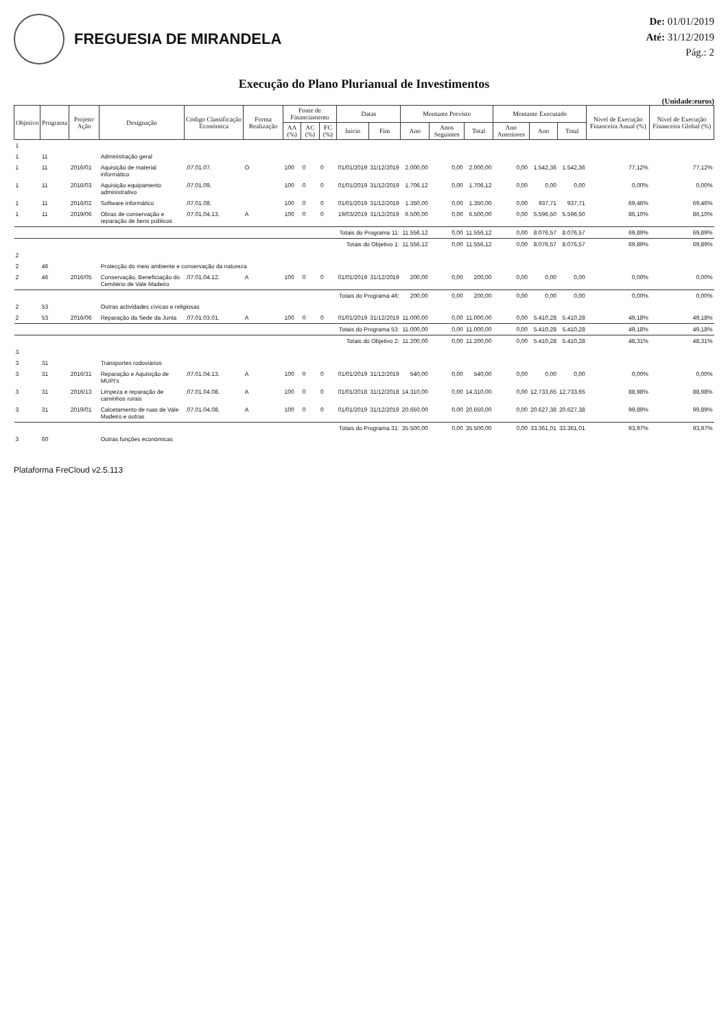FREGUESIA DE MIRANDELA
De: 01/01/2019
Até: 31/12/2019
Pág.: 2
Execução do Plano Plurianual de Investimentos
(Unidade:euros)
| Objetivo | Programa | Projeto/ Ação | Designação | Código Classificação Económica | Forma Realização | Fonte de Financiamento | | | Datas | | Montante Previsto | | | Montante Executado | | | Nível de Execução Financeira Anual (%) | Nível de Execução Financeira Global (%) |
| --- | --- | --- | --- | --- | --- | --- | --- | --- | --- | --- | --- | --- | --- | --- | --- | --- | --- | --- |
| | | | | | | AA (%) | AC (%) | FC (%) | Início | Fim | Ano | Anos Seguintes | Total | Ano Anteriores | Ano | Total | | |
| 1 | | | | | | | | | | | | | | | | | | |
| 1 | 11 | | Administração geral | | | | | | | | | | | | | | | |
| 1 | 11 | 2016/01 | Aquisição de material informático | .07.01.07. | O | 100 | 0 | 0 | 01/01/2019 | 31/12/2019 | 2.000,00 | 0,00 | 2.000,00 | 0,00 | 1.542,36 | 1.542,36 | 77,12% | 77,12% |
| 1 | 11 | 2016/03 | Aquisição equipamento administrativo | .07.01.09. | | 100 | 0 | 0 | 01/01/2019 | 31/12/2019 | 1.706,12 | 0,00 | 1.706,12 | 0,00 | 0,00 | 0,00 | 0,00% | 0,00% |
| 1 | 11 | 2016/02 | Software informático | .07.01.08. | | 100 | 0 | 0 | 01/01/2019 | 31/12/2019 | 1.350,00 | 0,00 | 1.350,00 | 0,00 | 937,71 | 937,71 | 69,46% | 69,46% |
| 1 | 11 | 2019/06 | Obras de conservação e reparação de bens públicos | .07.01.04.13. | A | 100 | 0 | 0 | 19/03/2019 | 31/12/2019 | 6.500,00 | 0,00 | 6.500,00 | 0,00 | 5.596,50 | 5.596,50 | 86,10% | 86,10% |
| Totais do Programa 11: | | | | | | | | | | | 11.556,12 | 0,00 | 11.556,12 | 0,00 | 8.076,57 | 8.076,57 | 69,89% | 69,89% |
| Totais do Objetivo 1: | | | | | | | | | | | 11.556,12 | 0,00 | 11.556,12 | 0,00 | 8.076,57 | 8.076,57 | 69,89% | 69,89% |
| 2 | | | | | | | | | | | | | | | | | | |
| 2 | 46 | | Protecção do meio ambiente e conservação da natureza | | | | | | | | | | | | | | | |
| 2 | 46 | 2016/05 | Conservação, Beneficiação do Cemitério de Vale Madeiro | .07.01.04.12. | A | 100 | 0 | 0 | 01/01/2019 | 31/12/2019 | 200,00 | 0,00 | 200,00 | 0,00 | 0,00 | 0,00 | 0,00% | 0,00% |
| Totais do Programa 46: | | | | | | | | | | | 200,00 | 0,00 | 200,00 | 0,00 | 0,00 | 0,00 | 0,00% | 0,00% |
| 2 | 53 | | Outras actividades cívicas e religiosas | | | | | | | | | | | | | | | |
| 2 | 53 | 2016/06 | Reparação da Sede da Junta | .07.01.03.01. | A | 100 | 0 | 0 | 01/01/2019 | 31/12/2019 | 11.000,00 | 0,00 | 11.000,00 | 0,00 | 5.410,28 | 5.410,28 | 49,18% | 49,18% |
| Totais do Programa 53: | | | | | | | | | | | 11.000,00 | 0,00 | 11.000,00 | 0,00 | 5.410,28 | 5.410,28 | 49,18% | 49,18% |
| Totais do Objetivo 2: | | | | | | | | | | | 11.200,00 | 0,00 | 11.200,00 | 0,00 | 5.410,28 | 5.410,28 | 48,31% | 48,31% |
| 3 | | | | | | | | | | | | | | | | | | |
| 3 | 31 | | Transportes rodoviários | | | | | | | | | | | | | | | |
| 3 | 31 | 2016/31 | Reparação e Aquisição de MUPI's | .07.01.04.13. | A | 100 | 0 | 0 | 01/01/2019 | 31/12/2019 | 540,00 | 0,00 | 540,00 | 0,00 | 0,00 | 0,00 | 0,00% | 0,00% |
| 3 | 31 | 2016/13 | Limpeza e reparação de caminhos rurais | .07.01.04.08. | A | 100 | 0 | 0 | 01/01/2018 | 31/12/2018 | 14.310,00 | 0,00 | 14.310,00 | 0,00 | 12.733,65 | 12.733,65 | 88,98% | 88,98% |
| 3 | 31 | 2019/01 | Calcetamento de ruas de Vale Madeiro e outras | .07.01.04.08. | A | 100 | 0 | 0 | 01/01/2019 | 31/12/2019 | 20.650,00 | 0,00 | 20.650,00 | 0,00 | 20.627,38 | 20.627,38 | 99,89% | 99,89% |
| Totais do Programa 31: | | | | | | | | | | | 35.500,00 | 0,00 | 35.500,00 | 0,00 | 33.361,01 | 33.361,01 | 93,97% | 93,97% |
| 3 | 60 | | Outras funções económicas | | | | | | | | | | | | | | | |
Plataforma FreCloud v2.5.113